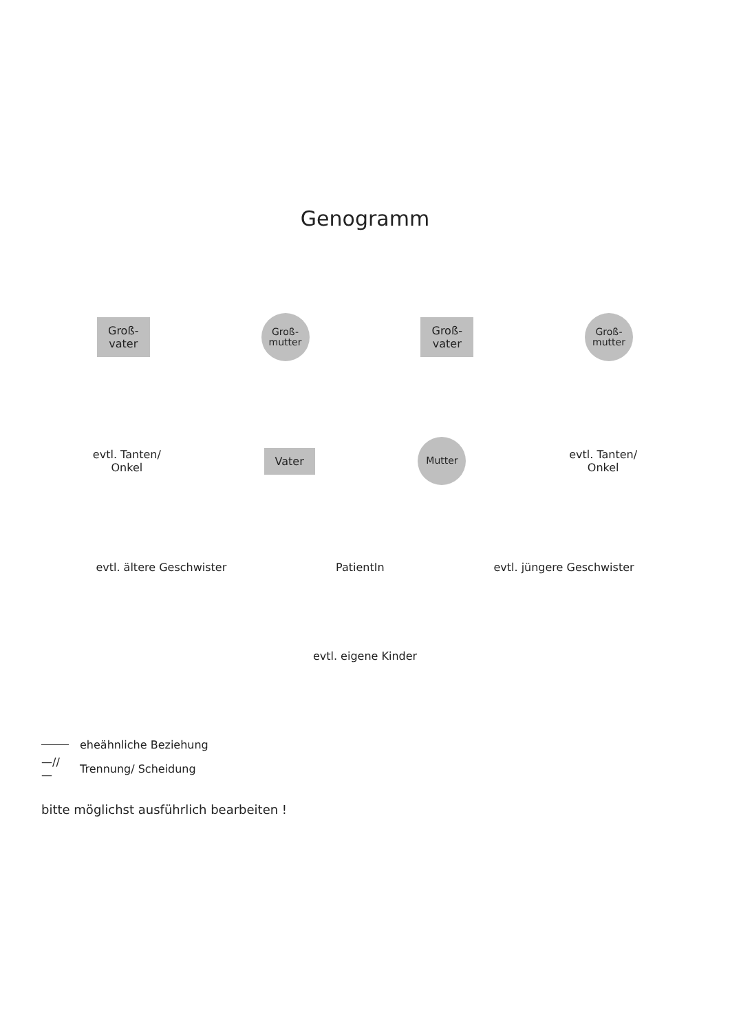Genogramm
Groß-
vater
Groß-
mutter
Groß-
vater
Groß-
mutter
evtl. Tanten/
Onkel
Vater
Mutter
evtl. Tanten/
Onkel
evtl. ältere Geschwister PatientIn evtl. jüngere Geschwister
evtl. eigene Kinder
eheähnliche Beziehung
—//— Trennung/ Scheidung
bitte möglichst ausführlich bearbeiten !